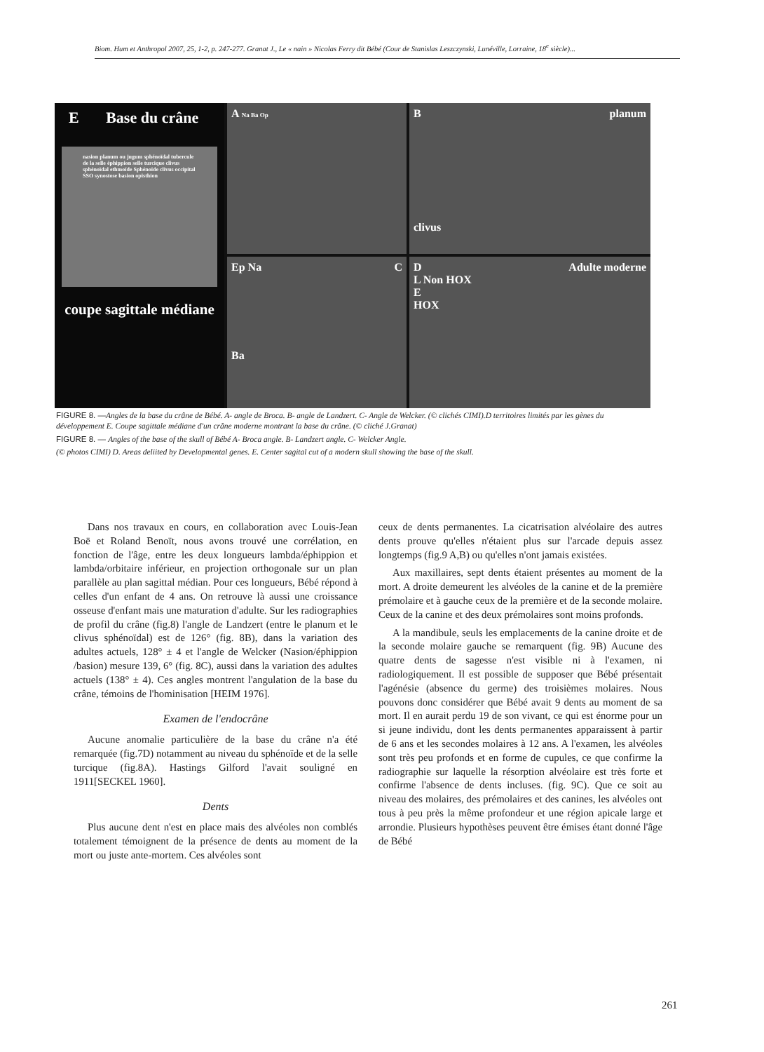Biom. Hum et Anthropol 2007, 25, 1-2, p. 247-277. Granat J., Le « nain » Nicolas Ferry dit Bébé (Cour de Stanislas Leszczynski, Lunéville, Lorraine, 18<sup>e</sup> siècle)...
A Na Ba Op
B planum
clivus
E Base du crâne
nasion planum ou jugum sphénoïdal tubercule de la selle éphippion selle turcique clivus sphénoïdal ethmoïde Sphénoïde clivus occipital SSO synostose basion opisthion
coupe sagittale médiane
CEp Na
Ba
D Adulte moderne
L Non HOX
E
HOX
FIGURE 8. —Angles de la base du crâne de Bébé. A- angle de Broca. B- angle de Landzert. C- Angle de Welcker. (© clichés CIMI).D territoires limités par les gènes du développement E. Coupe sagittale médiane d'un crâne moderne montrant la base du crâne. (© cliché J.Granat)
FIGURE 8. — Angles of the base of the skull of Bébé A- Broca angle. B- Landzert angle. C- Welcker Angle.
(© photos CIMI) D. Areas deliited by Developmental genes. E. Center sagital cut of a modern skull showing the base of the skull.
Dans nos travaux en cours, en collaboration avec Louis-Jean Boë et Roland Benoït, nous avons trouvé une corrélation, en fonction de l'âge, entre les deux longueurs lambda/éphippion et lambda/orbitaire inférieur, en projection orthogonale sur un plan parallèle au plan sagittal médian. Pour ces longueurs, Bébé répond à celles d'un enfant de 4 ans. On retrouve là aussi une croissance osseuse d'enfant mais une maturation d'adulte. Sur les radiographies de profil du crâne (fig.8) l'angle de Landzert (entre le planum et le clivus sphénoïdal) est de 126° (fig. 8B), dans la variation des adultes actuels, 128° ± 4 et l'angle de Welcker (Nasion/éphippion /basion) mesure 139, 6° (fig. 8C), aussi dans la variation des adultes actuels (138° ± 4). Ces angles montrent l'angulation de la base du crâne, témoins de l'hominisation [HEIM 1976].
Examen de l'endocrâne
Aucune anomalie particulière de la base du crâne n'a été remarquée (fig.7D) notamment au niveau du sphénoïde et de la selle turcique (fig.8A). Hastings Gilford l'avait souligné en 1911[SECKEL 1960].
Dents
Plus aucune dent n'est en place mais des alvéoles non comblés totalement témoignent de la présence de dents au moment de la mort ou juste ante-mortem. Ces alvéoles sont
ceux de dents permanentes. La cicatrisation alvéolaire des autres dents prouve qu'elles n'étaient plus sur l'arcade depuis assez longtemps (fig.9 A,B) ou qu'elles n'ont jamais existées.
Aux maxillaires, sept dents étaient présentes au moment de la mort. A droite demeurent les alvéoles de la canine et de la première prémolaire et à gauche ceux de la première et de la seconde molaire. Ceux de la canine et des deux prémolaires sont moins profonds.
A la mandibule, seuls les emplacements de la canine droite et de la seconde molaire gauche se remarquent (fig. 9B) Aucune des quatre dents de sagesse n'est visible ni à l'examen, ni radiologiquement. Il est possible de supposer que Bébé présentait l'agénésie (absence du germe) des troisièmes molaires. Nous pouvons donc considérer que Bébé avait 9 dents au moment de sa mort. Il en aurait perdu 19 de son vivant, ce qui est énorme pour un si jeune individu, dont les dents permanentes apparaissent à partir de 6 ans et les secondes molaires à 12 ans. A l'examen, les alvéoles sont très peu profonds et en forme de cupules, ce que confirme la radiographie sur laquelle la résorption alvéolaire est très forte et confirme l'absence de dents incluses. (fig. 9C). Que ce soit au niveau des molaires, des prémolaires et des canines, les alvéoles ont tous à peu près la même profondeur et une région apicale large et arrondie. Plusieurs hypothèses peuvent être émises étant donné l'âge de Bébé
261